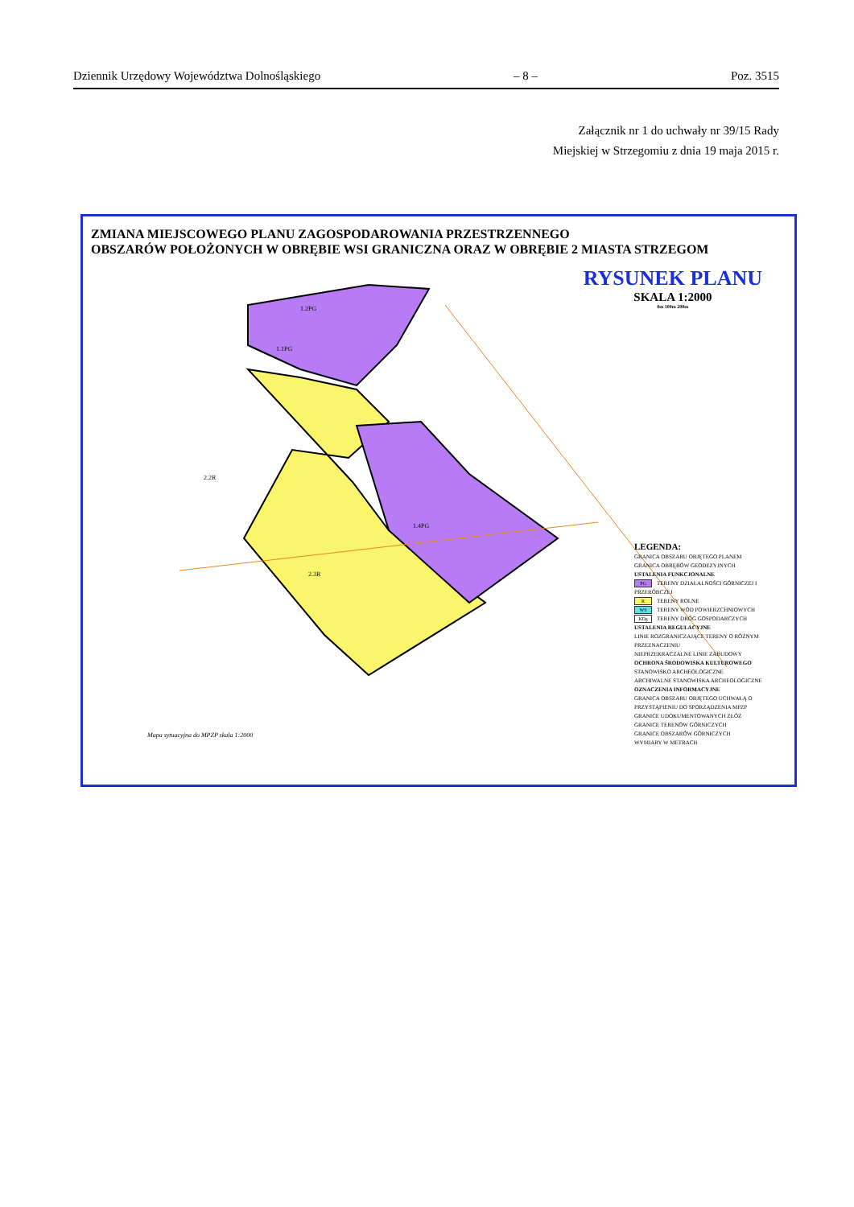Dziennik Urzędowy Województwa Dolnośląskiego – 8 – Poz. 3515
Załącznik nr 1 do uchwały nr 39/15 Rady
Miejskiej w Strzegomiu z dnia 19 maja 2015 r.
ZMIANA MIEJSCOWEGO PLANU ZAGOSPODAROWANIA PRZESTRZENNEGO
OBSZARÓW POŁOŻONYCH W OBRĘBIE WSI GRANICZNA ORAZ W OBRĘBIE 2 MIASTA STRZEGOM
RYSUNEK PLANU
SKALA 1:2000
0m 100m 200m
LEGENDA:
GRANICA OBSZARU OBJĘTEGO PLANEM
GRANICA OBRĘBÓW GEODEZYJNYCH
USTALENIA FUNKCJONALNE
PG TERENY DZIAŁALNOŚCI GÓRNICZEJ I PRZERÓBCZEJ
R TERENY ROLNE
WS TERENY WÓD POWIERZCHNIOWYCH
KDg TERENY DRÓG GOSPODARCZYCH
USTALENIA REGULACYJNE
LINIE ROZGRANICZAJĄCE TERENY O RÓŻNYM PRZEZNACZENIU
NIEPRZEKRACZALNE LINIE ZABUDOWY
OCHRONA ŚRODOWISKA KULTUROWEGO
STANOWISKO ARCHEOLOGICZNE
ARCHIWALNE STANOWISKA ARCHEOLOGICZNE
OZNACZENIA INFORMACYJNE
GRANICA OBSZARU OBJĘTEGO UCHWAŁĄ O PRZYSTĄPIENIU DO SPORZĄDZENIA MPZP
GRANICE UDOKUMENTOWANYCH ZŁÓŻ
GRANICE TERENÓW GÓRNICZYCH
GRANICE OBSZARÓW GÓRNICZYCH
WYMIARY W METRACH
1.1PG
1.2PG
1.4PG
2.2R
2.3R
Mapa sytuacyjna do MPZP skala 1:2000